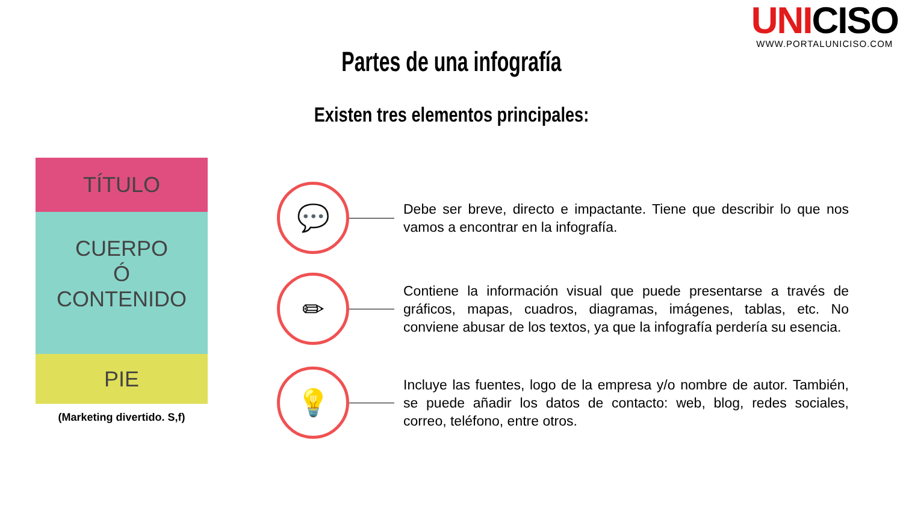UNICISO
WWW.PORTALUNICISO.COM
Partes de una infografía
Existen tres elementos principales:
TÍTULO
CUERPO
Ó
CONTENIDO
PIE
(Marketing divertido. S,f)
💬
Debe ser breve, directo e impactante. Tiene que describir lo que nos vamos a encontrar en la infografía.
✏
Contiene la información visual que puede presentarse a través de gráficos, mapas, cuadros, diagramas, imágenes, tablas, etc. No conviene abusar de los textos, ya que la infografía perdería su esencia.
💡
Incluye las fuentes, logo de la empresa y/o nombre de autor. También, se puede añadir los datos de contacto: web, blog, redes sociales, correo, teléfono, entre otros.